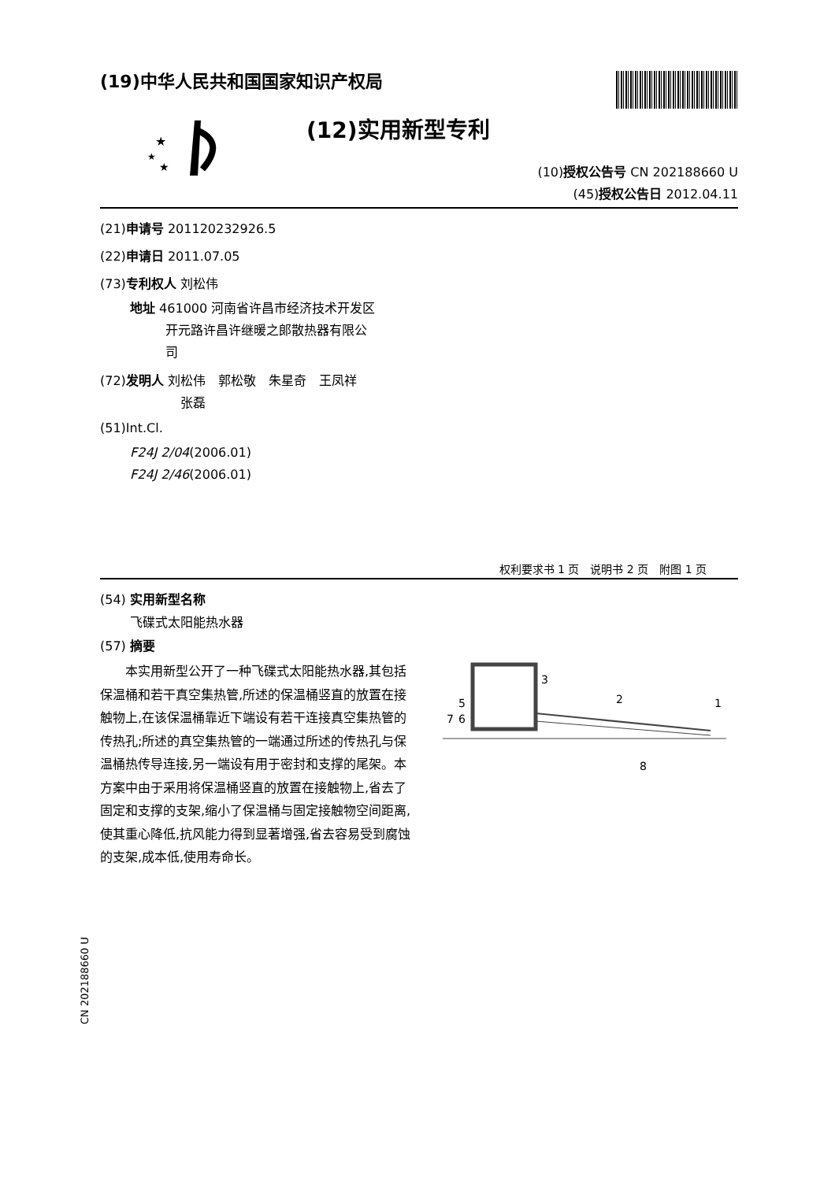(19)中华人民共和国国家知识产权局
★
★
★
(12)实用新型专利
(10)授权公告号 CN 202188660 U
(45)授权公告日 2012.04.11
(21)申请号 201120232926.5
(22)申请日 2011.07.05
(73)专利权人 刘松伟
地址 461000 河南省许昌市经济技术开发区
开元路许昌许继暖之郎散热器有限公
司
(72)发明人 刘松伟　郭松敬　朱星奇　王凤祥
张磊
(51)Int.Cl.
F24J 2/04(2006.01)
F24J 2/46(2006.01)
权利要求书 1 页　说明书 2 页　附图 1 页
(54) 实用新型名称
飞碟式太阳能热水器
(57) 摘要
本实用新型公开了一种飞碟式太阳能热水器,其包括保温桶和若干真空集热管,所述的保温桶竖直的放置在接触物上,在该保温桶靠近下端设有若干连接真空集热管的传热孔;所述的真空集热管的一端通过所述的传热孔与保温桶热传导连接,另一端设有用于密封和支撑的尾架。本方案中由于采用将保温桶竖直的放置在接触物上,省去了固定和支撑的支架,缩小了保温桶与固定接触物空间距离,使其重心降低,抗风能力得到显著增强,省去容易受到腐蚀的支架,成本低,使用寿命长。
3
2
1
5
6
7
8
CN 202188660 U